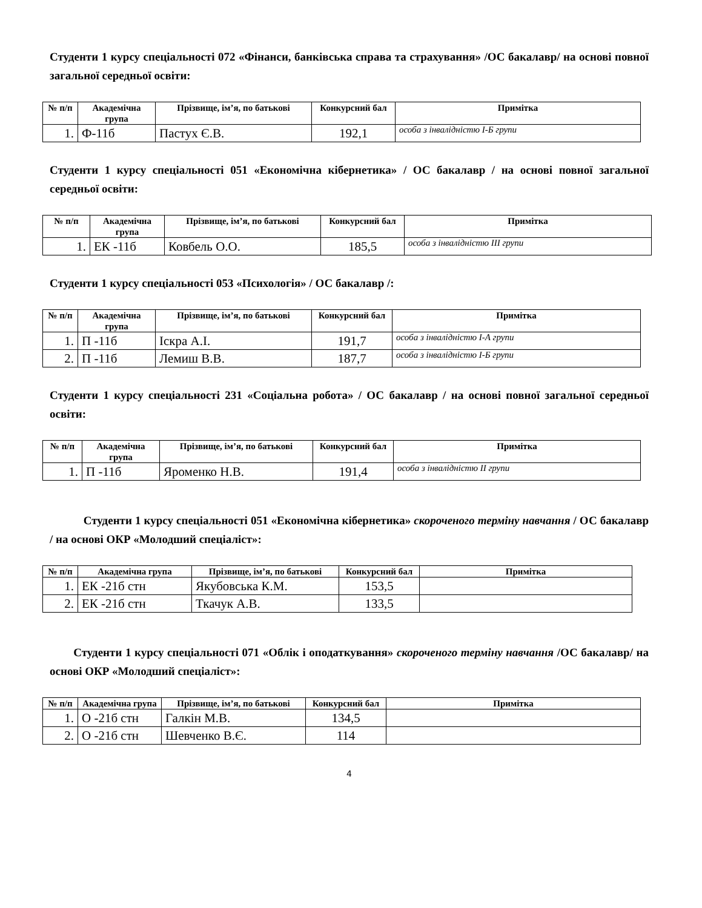Студенти 1 курсу спеціальності 072 «Фінанси, банківська справа та страхування» /ОС бакалавр/ на основі повної загальної середньої освіти:
| № п/п | Академічна група | Прізвище, ім’я, по батькові | Конкурсний бал | Примітка |
| --- | --- | --- | --- | --- |
| 1. | Ф-11б | Пастух Є.В. | 192,1 | особа з інвалідністю І-Б групи |
Студенти 1 курсу спеціальності 051 «Економічна кібернетика» / ОС бакалавр / на основі повної загальної середньої освіти:
| № п/п | Академічна група | Прізвище, ім’я, по батькові | Конкурсний бал | Примітка |
| --- | --- | --- | --- | --- |
| 1. | ЕК -11б | Ковбель О.О. | 185,5 | особа з інвалідністю ІІІ групи |
Студенти 1 курсу спеціальності 053 «Психологія» / ОС бакалавр /:
| № п/п | Академічна група | Прізвище, ім’я, по батькові | Конкурсний бал | Примітка |
| --- | --- | --- | --- | --- |
| 1. | П -11б | Іскра А.І. | 191,7 | особа з інвалідністю І-А групи |
| 2. | П -11б | Лемиш В.В. | 187,7 | особа з інвалідністю І-Б групи |
Студенти 1 курсу спеціальності 231 «Соціальна робота» / ОС бакалавр / на основі повної загальної середньої освіти:
| № п/п | Академічна група | Прізвище, ім’я, по батькові | Конкурсний бал | Примітка |
| --- | --- | --- | --- | --- |
| 1. | П -11б | Яроменко Н.В. | 191,4 | особа з інвалідністю ІІ групи |
Студенти 1 курсу спеціальності 051 «Економічна кібернетика» скороченого терміну навчання / ОС бакалавр / на основі ОКР «Молодший спеціаліст»:
| № п/п | Академічна група | Прізвище, ім’я, по батькові | Конкурсний бал | Примітка |
| --- | --- | --- | --- | --- |
| 1. | ЕК -21б стн | Якубовська К.М. | 153,5 | |
| 2. | ЕК -21б стн | Ткачук А.В. | 133,5 | |
Студенти 1 курсу спеціальності 071 «Облік і оподаткування» скороченого терміну навчання /ОС бакалавр/ на основі ОКР «Молодший спеціаліст»:
| № п/п | Академічна група | Прізвище, ім’я, по батькові | Конкурсний бал | Примітка |
| --- | --- | --- | --- | --- |
| 1. | О -21б стн | Галкін М.В. | 134,5 | |
| 2. | О -21б стн | Шевченко В.Є. | 114 | |
4